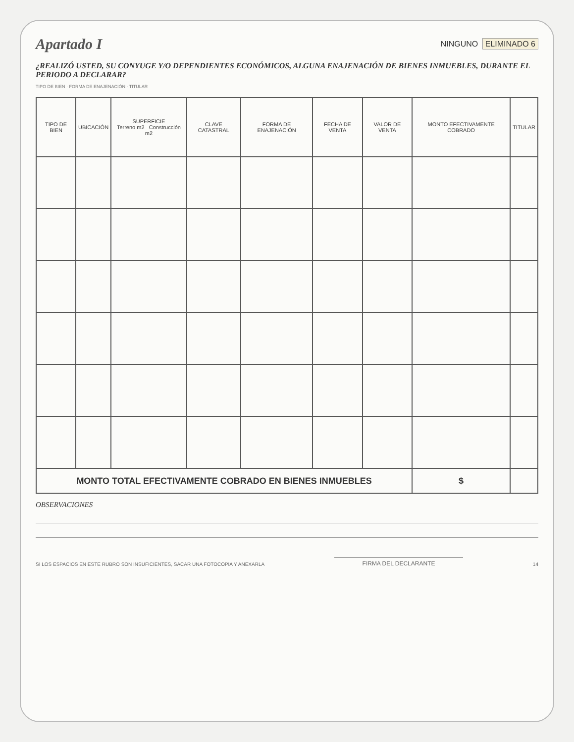Apartado I
NINGUNO ELIMINADO 6
¿REALIZÓ USTED, SU CONYUGE Y/O DEPENDIENTES ECONÓMICOS, ALGUNA ENAJENACIÓN DE BIENES INMUEBLES, DURANTE EL PERIODO A DECLARAR?
TIPO DE BIEN · FORMA DE ENAJENACIÓN · TITULAR
| TIPO DE BIEN | UBICACIÓN | SUPERFICIE Terreno m2 Construcción m2 | CLAVE CATASTRAL | FORMA DE ENAJENACIÓN | FECHA DE VENTA | VALOR DE VENTA | MONTO EFECTIVAMENTE COBRADO | TITULAR |
| --- | --- | --- | --- | --- | --- | --- | --- | --- |
| MONTO TOTAL EFECTIVAMENTE COBRADO EN BIENES INMUEBLES | | | | | | | $ | |
OBSERVACIONES
SI LOS ESPACIOS EN ESTE RUBRO SON INSUFICIENTES, SACAR UNA FOTOCOPIA Y ANEXARLA
FIRMA DEL DECLARANTE
14